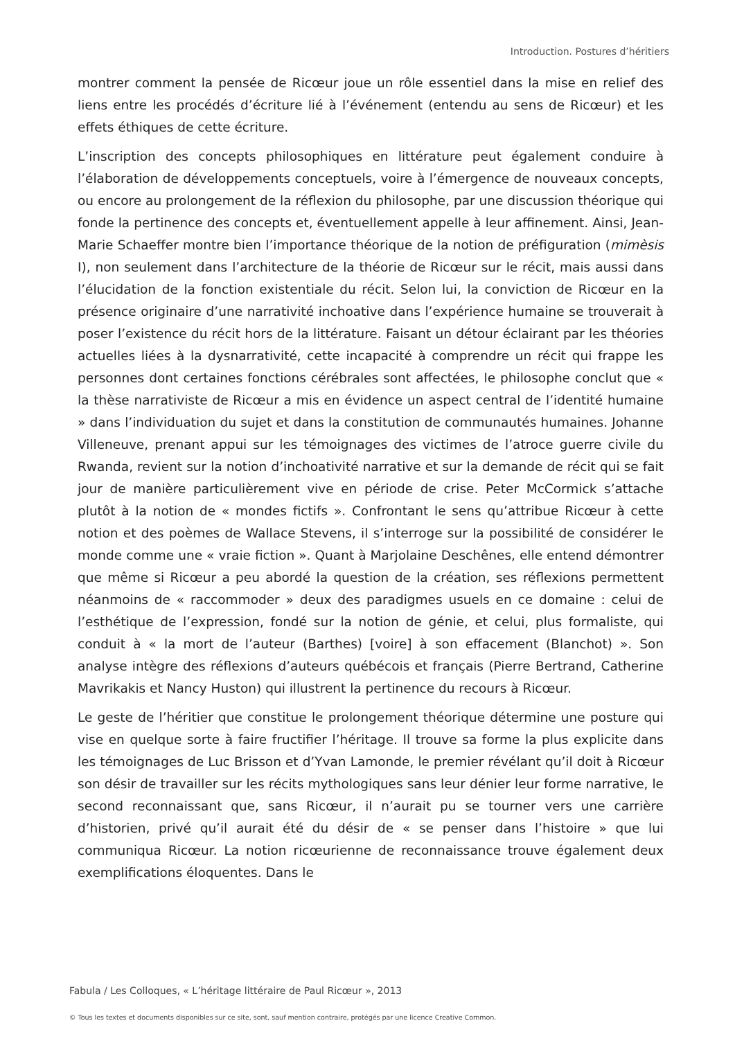Introduction. Postures d’héritiers
montrer comment la pensée de Ricœur joue un rôle essentiel dans la mise en relief des liens entre les procédés d’écriture lié à l’événement (entendu au sens de Ricœur) et les effets éthiques de cette écriture.
L’inscription des concepts philosophiques en littérature peut également conduire à l’élaboration de développements conceptuels, voire à l’émergence de nouveaux concepts, ou encore au prolongement de la réflexion du philosophe, par une discussion théorique qui fonde la pertinence des concepts et, éventuellement appelle à leur affinement. Ainsi, Jean-Marie Schaeffer montre bien l’importance théorique de la notion de préfiguration (mimèsis I), non seulement dans l’architecture de la théorie de Ricœur sur le récit, mais aussi dans l’élucidation de la fonction existentiale du récit. Selon lui, la conviction de Ricœur en la présence originaire d’une narrativité inchoative dans l’expérience humaine se trouverait à poser l’existence du récit hors de la littérature. Faisant un détour éclairant par les théories actuelles liées à la dysnarrativité, cette incapacité à comprendre un récit qui frappe les personnes dont certaines fonctions cérébrales sont affectées, le philosophe conclut que « la thèse narrativiste de Ricœur a mis en évidence un aspect central de l’identité humaine » dans l’individuation du sujet et dans la constitution de communautés humaines. Johanne Villeneuve, prenant appui sur les témoignages des victimes de l’atroce guerre civile du Rwanda, revient sur la notion d’inchoativité narrative et sur la demande de récit qui se fait jour de manière particulièrement vive en période de crise. Peter McCormick s’attache plutôt à la notion de « mondes fictifs ». Confrontant le sens qu’attribue Ricœur à cette notion et des poèmes de Wallace Stevens, il s’interroge sur la possibilité de considérer le monde comme une « vraie fiction ». Quant à Marjolaine Deschênes, elle entend démontrer que même si Ricœur a peu abordé la question de la création, ses réflexions permettent néanmoins de « raccommoder » deux des paradigmes usuels en ce domaine : celui de l’esthétique de l’expression, fondé sur la notion de génie, et celui, plus formaliste, qui conduit à « la mort de l’auteur (Barthes) [voire] à son effacement (Blanchot) ». Son analyse intègre des réflexions d’auteurs québécois et français (Pierre Bertrand, Catherine Mavrikakis et Nancy Huston) qui illustrent la pertinence du recours à Ricœur.
Le geste de l’héritier que constitue le prolongement théorique détermine une posture qui vise en quelque sorte à faire fructifier l’héritage. Il trouve sa forme la plus explicite dans les témoignages de Luc Brisson et d’Yvan Lamonde, le premier révélant qu’il doit à Ricœur son désir de travailler sur les récits mythologiques sans leur dénier leur forme narrative, le second reconnaissant que, sans Ricœur, il n’aurait pu se tourner vers une carrière d’historien, privé qu’il aurait été du désir de « se penser dans l’histoire » que lui communiqua Ricœur. La notion ricœurienne de reconnaissance trouve également deux exemplifications éloquentes. Dans le
Fabula / Les Colloques, « L’héritage littéraire de Paul Ricœur », 2013
© Tous les textes et documents disponibles sur ce site, sont, sauf mention contraire, protégés par une licence Creative Common.